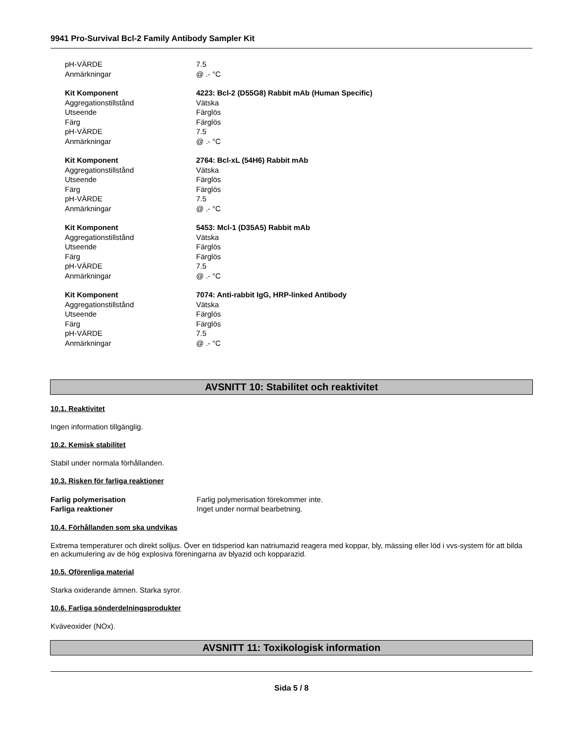9941 Pro-Survival Bcl-2 Family Antibody Sampler Kit
pH-VÄRDE 7.5
Anmärkningar @ .- °C
Kit Komponent 4223: Bcl-2 (D55G8) Rabbit mAb (Human Specific)
Aggregationstillstånd Vätska
Utseende Färglös
Färg Färglös
pH-VÄRDE 7.5
Anmärkningar @ .- °C
Kit Komponent 2764: Bcl-xL (54H6) Rabbit mAb
Aggregationstillstånd Vätska
Utseende Färglös
Färg Färglös
pH-VÄRDE 7.5
Anmärkningar @ .- °C
Kit Komponent 5453: Mcl-1 (D35A5) Rabbit mAb
Aggregationstillstånd Vätska
Utseende Färglös
Färg Färglös
pH-VÄRDE 7.5
Anmärkningar @ .- °C
Kit Komponent 7074: Anti-rabbit IgG, HRP-linked Antibody
Aggregationstillstånd Vätska
Utseende Färglös
Färg Färglös
pH-VÄRDE 7.5
Anmärkningar @ .- °C
AVSNITT 10: Stabilitet och reaktivitet
10.1. Reaktivitet
Ingen information tillgänglig.
10.2. Kemisk stabilitet
Stabil under normala förhållanden.
10.3. Risken för farliga reaktioner
Farlig polymerisation Farlig polymerisation förekommer inte.
Farliga reaktioner Inget under normal bearbetning.
10.4. Förhållanden som ska undvikas
Extrema temperaturer och direkt solljus. Över en tidsperiod kan natriumazid reagera med koppar, bly, mässing eller löd i vvs-system för att bilda en ackumulering av de hög explosiva föreningarna av blyazid och kopparazid.
10.5. Oförenliga material
Starka oxiderande ämnen. Starka syror.
10.6. Farliga sönderdelningsprodukter
Kväveoxider (NOx).
AVSNITT 11: Toxikologisk information
Sida 5 / 8